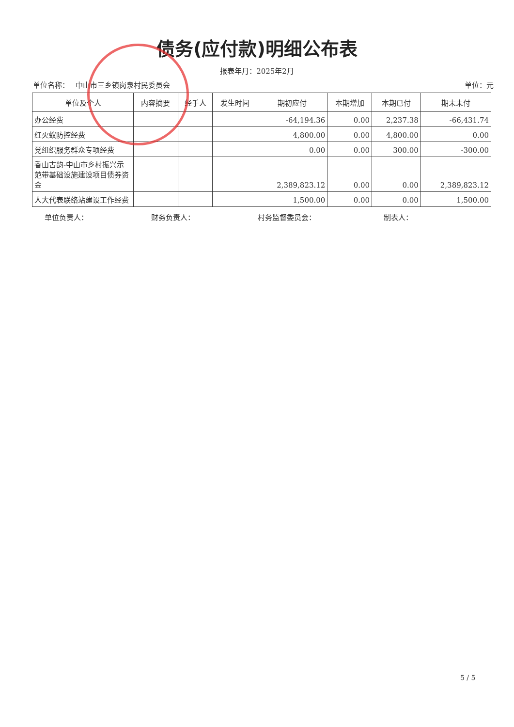债务(应付款)明细公布表
报表年月：2025年2月
单位名称：　 中山市三乡镇岗泉村民委员会 单位：元
| 单位及个人 | 内容摘要 | 经手人 | 发生时间 | 期初应付 | 本期增加 | 本期已付 | 期末未付 |
| --- | --- | --- | --- | --- | --- | --- | --- |
| 办公经费 | | | | -64,194.36 | 0.00 | 2,237.38 | -66,431.74 |
| 红火蚁防控经费 | | | | 4,800.00 | 0.00 | 4,800.00 | 0.00 |
| 党组织服务群众专项经费 | | | | 0.00 | 0.00 | 300.00 | -300.00 |
| 香山古韵-中山市乡村振兴示范带基础设施建设项目债券资金 | | | | 2,389,823.12 | 0.00 | 0.00 | 2,389,823.12 |
| 人大代表联络站建设工作经费 | | | | 1,500.00 | 0.00 | 0.00 | 1,500.00 |
单位负责人： 财务负责人： 村务监督委员会： 制表人：
5 / 5